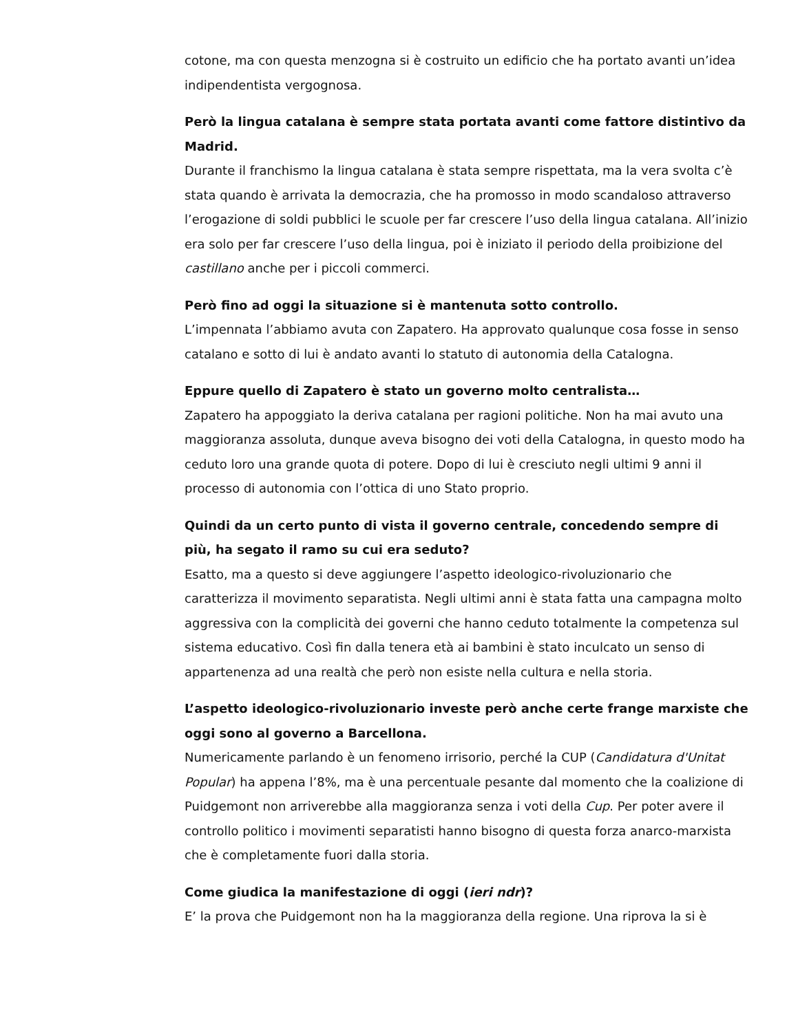cotone, ma con questa menzogna si è costruito un edificio che ha portato avanti un’idea indipendentista vergognosa.
Però la lingua catalana è sempre stata portata avanti come fattore distintivo da Madrid.
Durante il franchismo la lingua catalana è stata sempre rispettata, ma la vera svolta c’è stata quando è arrivata la democrazia, che ha promosso in modo scandaloso attraverso l’erogazione di soldi pubblici le scuole per far crescere l’uso della lingua catalana. All’inizio era solo per far crescere l’uso della lingua, poi è iniziato il periodo della proibizione del castillano anche per i piccoli commerci.
Però fino ad oggi la situazione si è mantenuta sotto controllo.
L’impennata l’abbiamo avuta con Zapatero. Ha approvato qualunque cosa fosse in senso catalano e sotto di lui è andato avanti lo statuto di autonomia della Catalogna.
Eppure quello di Zapatero è stato un governo molto centralista…
Zapatero ha appoggiato la deriva catalana per ragioni politiche. Non ha mai avuto una maggioranza assoluta, dunque aveva bisogno dei voti della Catalogna, in questo modo ha ceduto loro una grande quota di potere. Dopo di lui è cresciuto negli ultimi 9 anni il processo di autonomia con l’ottica di uno Stato proprio.
Quindi da un certo punto di vista il governo centrale, concedendo sempre di più, ha segato il ramo su cui era seduto?
Esatto, ma a questo si deve aggiungere l’aspetto ideologico-rivoluzionario che caratterizza il movimento separatista. Negli ultimi anni è stata fatta una campagna molto aggressiva con la complicità dei governi che hanno ceduto totalmente la competenza sul sistema educativo. Così fin dalla tenera età ai bambini è stato inculcato un senso di appartenenza ad una realtà che però non esiste nella cultura e nella storia.
L’aspetto ideologico-rivoluzionario investe però anche certe frange marxiste che oggi sono al governo a Barcellona.
Numericamente parlando è un fenomeno irrisorio, perché la CUP (Candidatura d'Unitat Popular) ha appena l’8%, ma è una percentuale pesante dal momento che la coalizione di Puidgemont non arriverebbe alla maggioranza senza i voti della Cup. Per poter avere il controllo politico i movimenti separatisti hanno bisogno di questa forza anarco-marxista che è completamente fuori dalla storia.
Come giudica la manifestazione di oggi (ieri ndr)?
E’ la prova che Puidgemont non ha la maggioranza della regione. Una riprova la si è